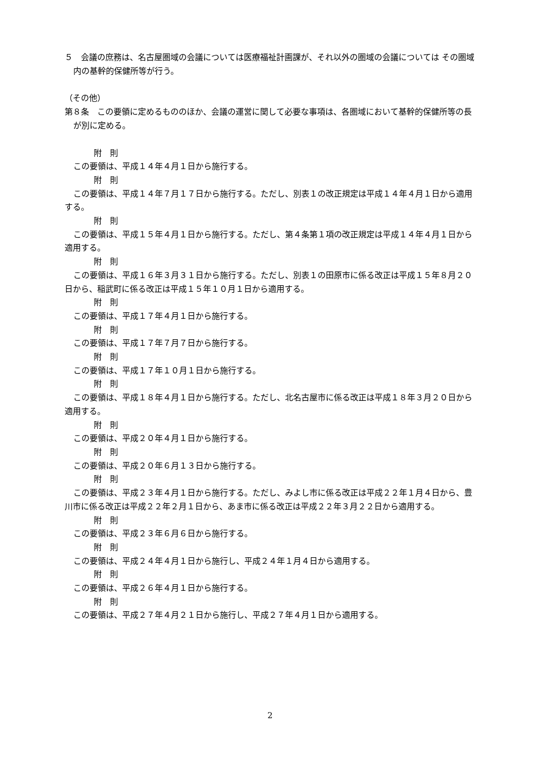５　会議の庶務は、名古屋圏域の会議については医療福祉計画課が、それ以外の圏域の会議については その圏域内の基幹的保健所等が行う。
（その他）
第８条　この要領に定めるもののほか、会議の運営に関して必要な事項は、各圏域において基幹的保健所等の長が別に定める。
附　則
この要領は、平成１４年４月１日から施行する。
附　則
この要領は、平成１４年７月１７日から施行する。ただし、別表１の改正規定は平成１４年４月１日から適用する。
附　則
この要領は、平成１５年４月１日から施行する。ただし、第４条第１項の改正規定は平成１４年４月１日から適用する。
附　則
この要領は、平成１６年３月３１日から施行する。ただし、別表１の田原市に係る改正は平成１５年８月２０日から、稲武町に係る改正は平成１５年１０月１日から適用する。
附　則
この要領は、平成１７年４月１日から施行する。
附　則
この要領は、平成１７年７月７日から施行する。
附　則
この要領は、平成１７年１０月１日から施行する。
附　則
この要領は、平成１８年４月１日から施行する。ただし、北名古屋市に係る改正は平成１８年３月２０日から適用する。
附　則
この要領は、平成２０年４月１日から施行する。
附　則
この要領は、平成２０年６月１３日から施行する。
附　則
この要領は、平成２３年４月１日から施行する。ただし、みよし市に係る改正は平成２２年１月４日から、豊川市に係る改正は平成２２年２月１日から、あま市に係る改正は平成２２年３月２２日から適用する。
附　則
この要領は、平成２３年６月６日から施行する。
附　則
この要領は、平成２４年４月１日から施行し、平成２４年１月４日から適用する。
附　則
この要領は、平成２６年４月１日から施行する。
附　則
この要領は、平成２７年４月２１日から施行し、平成２７年４月１日から適用する。
2